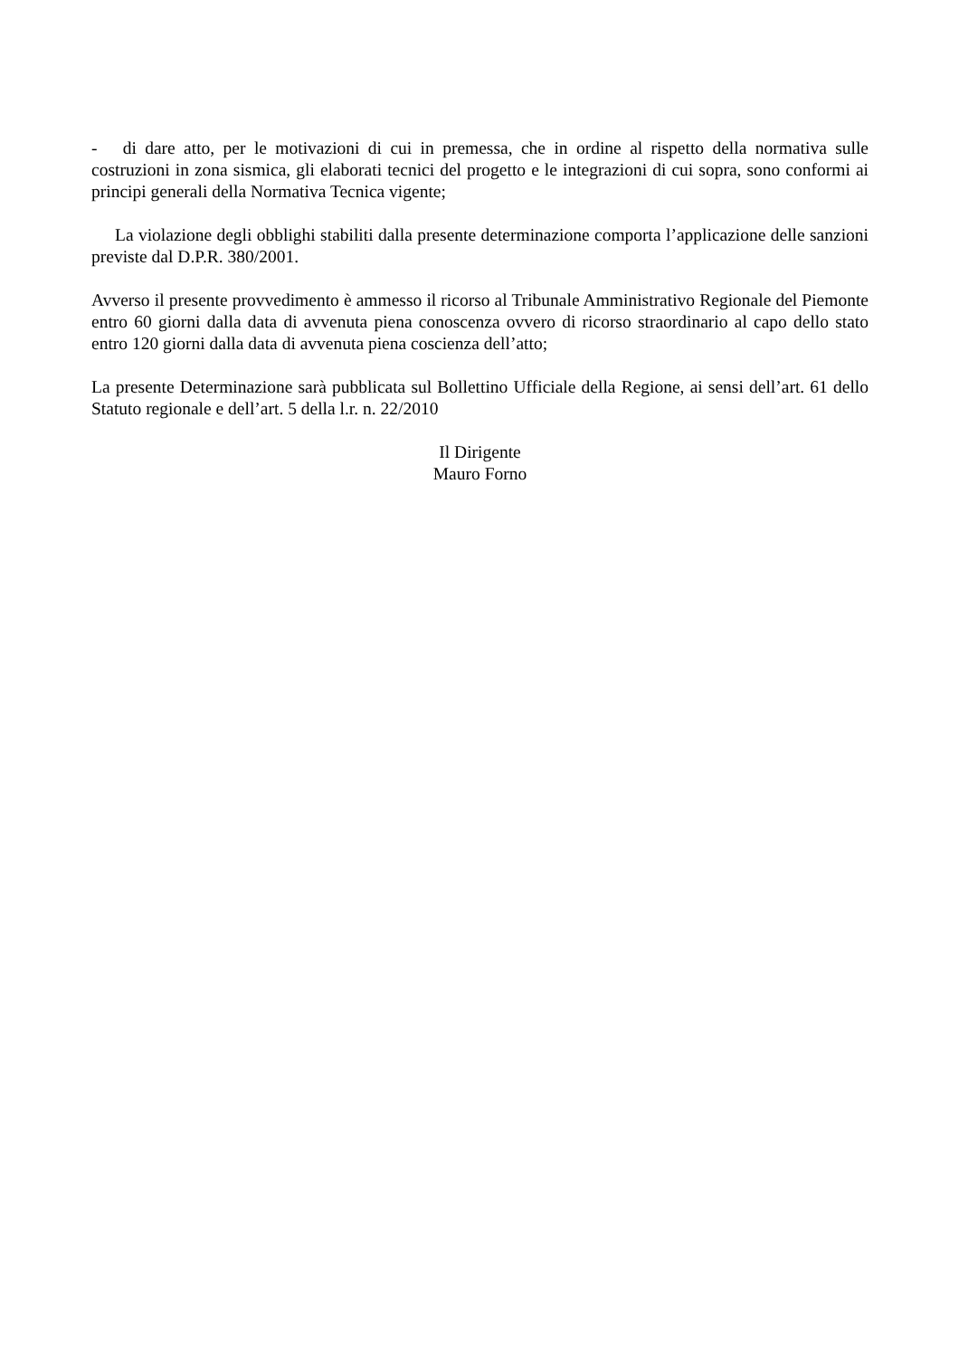- di dare atto, per le motivazioni di cui in premessa, che in ordine al rispetto della normativa sulle costruzioni in zona sismica, gli elaborati tecnici del progetto e le integrazioni di cui sopra, sono conformi ai principi generali della Normativa Tecnica vigente;
La violazione degli obblighi stabiliti dalla presente determinazione comporta l’applicazione delle sanzioni previste dal D.P.R. 380/2001.
Avverso il presente provvedimento è ammesso il ricorso al Tribunale Amministrativo Regionale del Piemonte entro 60 giorni dalla data di avvenuta piena conoscenza ovvero di ricorso straordinario al capo dello stato entro 120 giorni dalla data di avvenuta piena coscienza dell’atto;
La presente Determinazione sarà pubblicata sul Bollettino Ufficiale della Regione, ai sensi dell’art. 61 dello Statuto regionale e dell’art. 5 della l.r. n. 22/2010
Il Dirigente
Mauro Forno